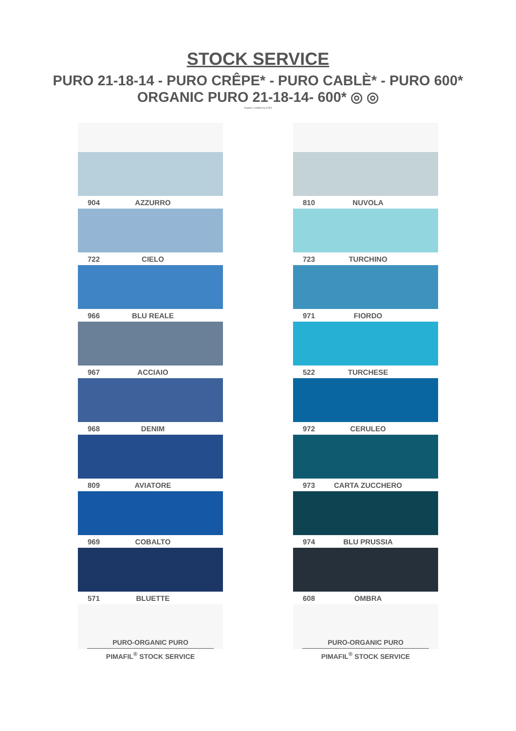STOCK SERVICE
PURO 21-18-14 - PURO CRÊPE* - PURO CABLÈ* - PURO 600*
ORGANIC PURO 21-18-14- 600* ◎ ◎
Organic Certified by ICEA
904 AZZURRO
722 CIELO
966 BLU REALE
967 ACCIAIO
968 DENIM
809 AVIATORE
969 COBALTO
571 BLUETTE
PURO-ORGANIC PURO
PIMAFIL<sup>®</sup> STOCK SERVICE
810 NUVOLA
723 TURCHINO
971 FIORDO
522 TURCHESE
972 CERULEO
973 CARTA ZUCCHERO
974 BLU PRUSSIA
608 OMBRA
PURO-ORGANIC PURO
PIMAFIL<sup>®</sup> STOCK SERVICE